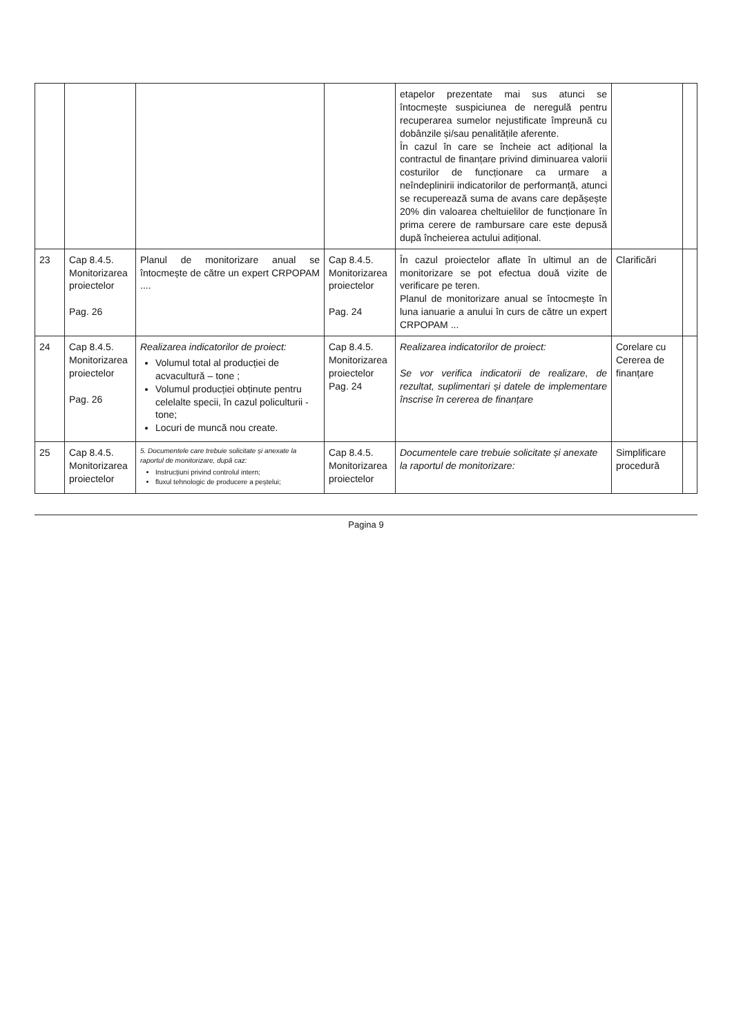| | | | | etapelor prezentate mai sus atunci se întocmește suspiciunea de neregulă pentru recuperarea sumelor nejustificate împreună cu dobânzile și/sau penalitățile aferente. În cazul în care se încheie act adițional la contractul de finanțare privind diminuarea valorii costurilor de funcționare ca urmare a neîndeplinirii indicatorilor de performanță, atunci se recuperează suma de avans care depășește 20% din valoarea cheltuielilor de funcționare în prima cerere de rambursare care este depusă după încheierea actului adițional. | | |
| 23 | Cap 8.4.5. Monitorizarea proiectelor Pag. 26 | Planul de monitorizare anual se întocmește de către un expert CRPOPAM .... | Cap 8.4.5. Monitorizarea proiectelor Pag. 24 | În cazul proiectelor aflate în ultimul an de monitorizare se pot efectua două vizite de verificare pe teren. Planul de monitorizare anual se întocmește în luna ianuarie a anului în curs de către un expert CRPOPAM ... | Clarificări | |
| 24 | Cap 8.4.5. Monitorizarea proiectelor Pag. 26 | Realizarea indicatorilor de proiect: Volumul total al producției de acvacultură – tone ; Volumul producției obținute pentru celelalte specii, în cazul policulturii - tone; Locuri de muncă nou create. | Cap 8.4.5. Monitorizarea proiectelor Pag. 24 | Realizarea indicatorilor de proiect: Se vor verifica indicatorii de realizare, de rezultat, suplimentari și datele de implementare înscrise în cererea de finanțare | Corelare cu Cererea de finanțare | |
| 25 | Cap 8.4.5. Monitorizarea proiectelor | 5. Documentele care trebuie solicitate și anexate la raportul de monitorizare, după caz: Instrucțiuni privind controlul intern; fluxul tehnologic de producere a peștelui; | Cap 8.4.5. Monitorizarea proiectelor | Documentele care trebuie solicitate și anexate la raportul de monitorizare: | Simplificare procedură | |
Pagina 9